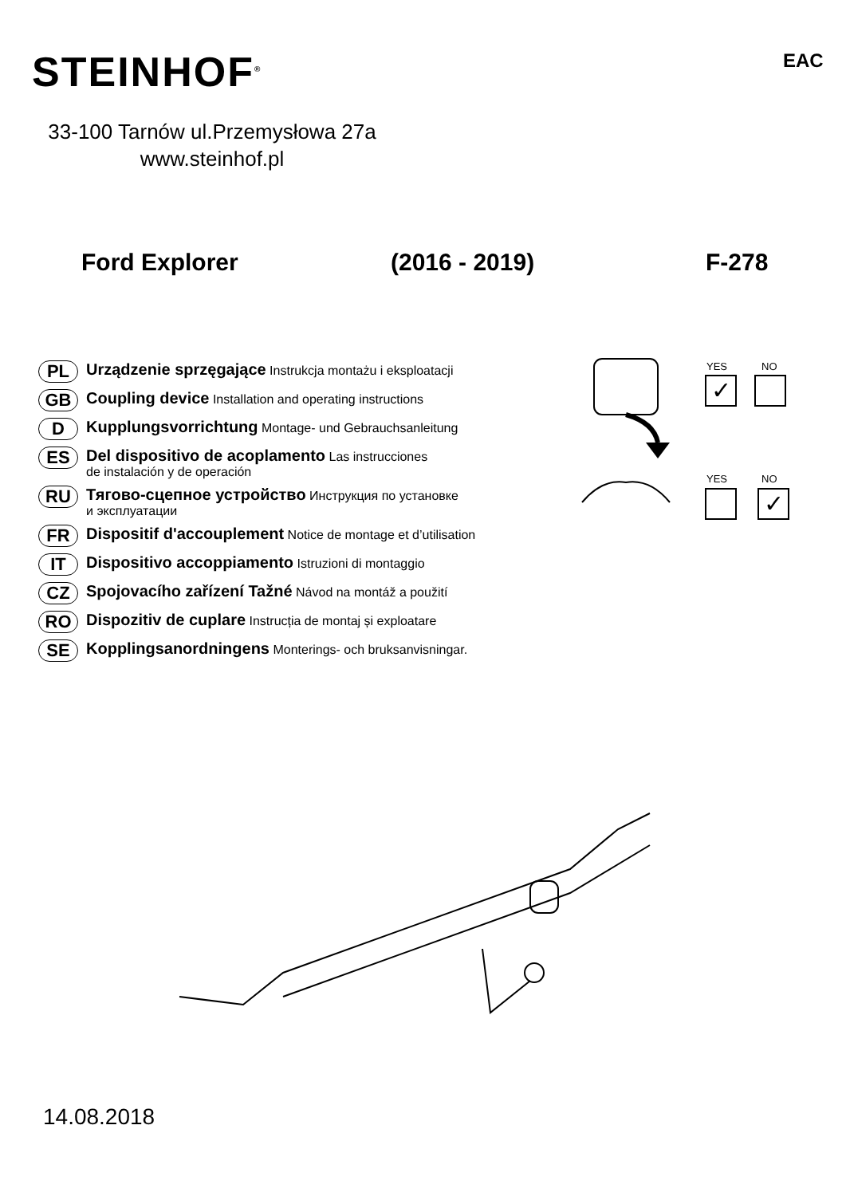STEINHOF<sup>®</sup> EAC
33-100 Tarnów ul.Przemysłowa 27a
www.steinhof.pl
Ford Explorer (2016 - 2019) F-278
PL Urządzenie sprzęgające Instrukcja montażu i eksploatacji
GB Coupling device Installation and operating instructions
D Kupplungsvorrichtung Montage- und Gebrauchsanleitung
ES Del dispositivo de acoplamento Las instrucciones
de instalación y de operación
RU Тягово-сцепное устройство Инструкция по установке
и эксплуатации
FR Dispositif d'accouplement Notice de montage et d’utilisation
IT Dispositivo accoppiamento Istruzioni di montaggio
CZ Spojovacího zařízení Tažné Návod na montáž a použití
RO Dispozitiv de cuplare Instrucția de montaj și exploatare
SE Kopplingsanordningens Monterings- och bruksanvisningar.
YES NO
✓
YES NO
✓
14.08.2018